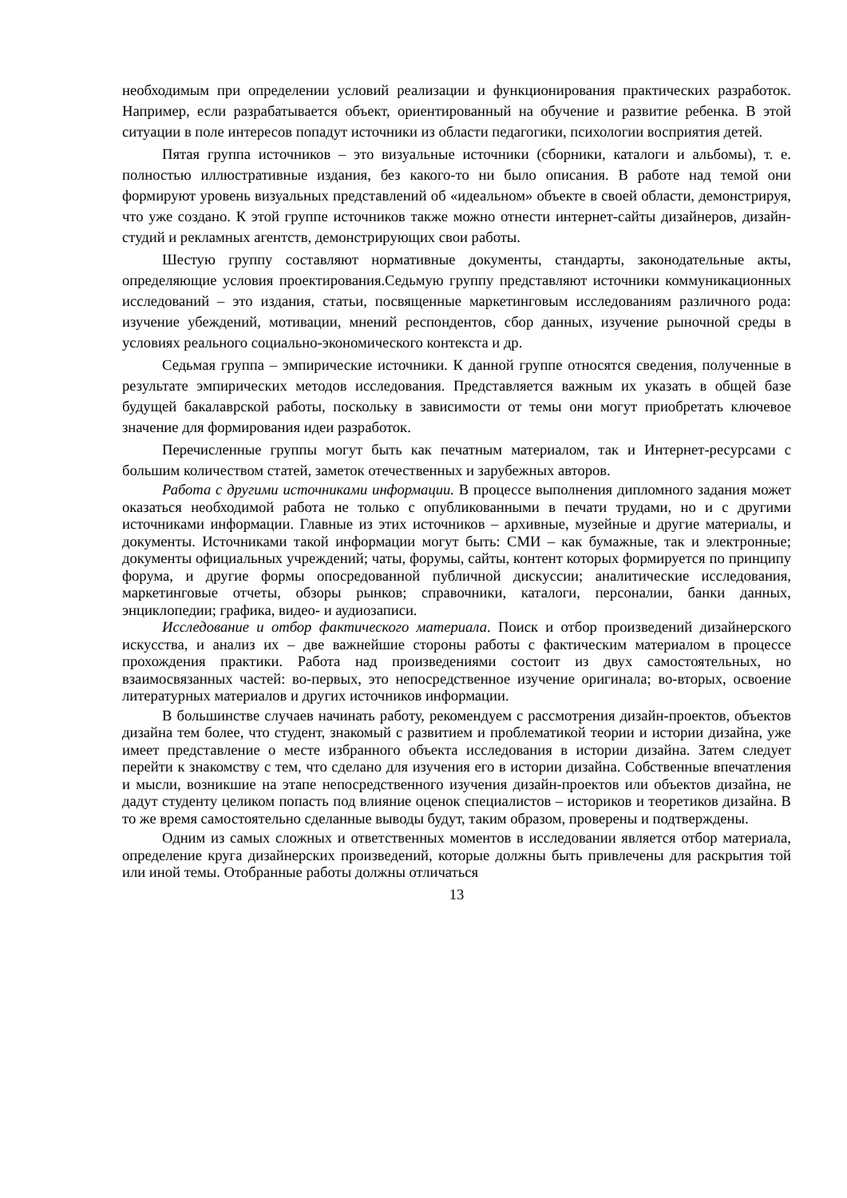необходимым при определении условий реализации и функционирования практических разработок. Например, если разрабатывается объект, ориентированный на обучение и развитие ребенка. В этой ситуации в поле интересов попадут источники из области педагогики, психологии восприятия детей.
Пятая группа источников – это визуальные источники (сборники, каталоги и альбомы), т. е. полностью иллюстративные издания, без какого-то ни было описания. В работе над темой они формируют уровень визуальных представлений об «идеальном» объекте в своей области, демонстрируя, что уже создано. К этой группе источников также можно отнести интернет-сайты дизайнеров, дизайн-студий и рекламных агентств, демонстрирующих свои работы.
Шестую группу составляют нормативные документы, стандарты, законодательные акты, определяющие условия проектирования.Седьмую группу представляют источники коммуникационных исследований – это издания, статьи, посвященные маркетинговым исследованиям различного рода: изучение убеждений, мотивации, мнений респондентов, сбор данных, изучение рыночной среды в условиях реального социально-экономического контекста и др.
Седьмая группа – эмпирические источники. К данной группе относятся сведения, полученные в результате эмпирических методов исследования. Представляется важным их указать в общей базе будущей бакалаврской работы, поскольку в зависимости от темы они могут приобретать ключевое значение для формирования идеи разработок.
Перечисленные группы могут быть как печатным материалом, так и Интернет-ресурсами с большим количеством статей, заметок отечественных и зарубежных авторов.
Работа с другими источниками информации. В процессе выполнения дипломного задания может оказаться необходимой работа не только с опубликованными в печати трудами, но и с другими источниками информации. Главные из этих источников – архивные, музейные и другие материалы, и документы. Источниками такой информации могут быть: СМИ – как бумажные, так и электронные; документы официальных учреждений; чаты, форумы, сайты, контент которых формируется по принципу форума, и другие формы опосредованной публичной дискуссии; аналитические исследования, маркетинговые отчеты, обзоры рынков; справочники, каталоги, персоналии, банки данных, энциклопедии; графика, видео- и аудиозаписи.
Исследование и отбор фактического материала. Поиск и отбор произведений дизайнерского искусства, и анализ их – две важнейшие стороны работы с фактическим материалом в процессе прохождения практики. Работа над произведениями состоит из двух самостоятельных, но взаимосвязанных частей: во-первых, это непосредственное изучение оригинала; во-вторых, освоение литературных материалов и других источников информации.
В большинстве случаев начинать работу, рекомендуем с рассмотрения дизайн-проектов, объектов дизайна тем более, что студент, знакомый с развитием и проблематикой теории и истории дизайна, уже имеет представление о месте избранного объекта исследования в истории дизайна. Затем следует перейти к знакомству с тем, что сделано для изучения его в истории дизайна. Собственные впечатления и мысли, возникшие на этапе непосредственного изучения дизайн-проектов или объектов дизайна, не дадут студенту целиком попасть под влияние оценок специалистов – историков и теоретиков дизайна. В то же время самостоятельно сделанные выводы будут, таким образом, проверены и подтверждены.
Одним из самых сложных и ответственных моментов в исследовании является отбор материала, определение круга дизайнерских произведений, которые должны быть привлечены для раскрытия той или иной темы. Отобранные работы должны отличаться
13